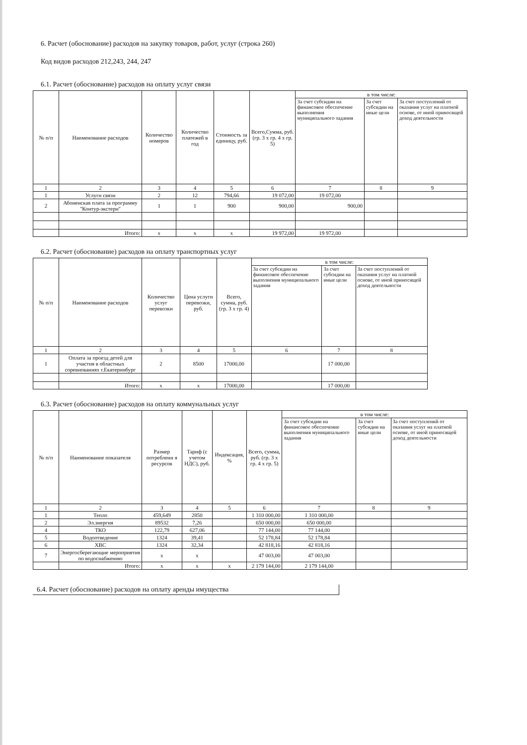6. Расчет (обоснование) расходов на закупку товаров, работ, услуг (строка 260)
Код видов расходов 212,243, 244, 247
6.1. Расчет (обоснование) расходов на оплату услуг связи
| № п/п | Наименование расходов | Количество номеров | Количество платежей в год | Стоимость за единицу, руб. | Всего,Сумма, руб. (гр. 3 х гр. 4 х гр. 5) | в том числе: | | |
| --- | --- | --- | --- | --- | --- | --- | --- | --- |
| | | | | | | За счет субсидии на финансовое обеспечение выполнения муниципального задания | За счет субсидии на иные цели | За счет поступлений от оказания услуг на платной основе, от иной приносящей доход деятельности |
| 1 | 2 | 3 | 4 | 5 | 6 | 7 | 8 | 9 |
| 1 | Услуги связи | 2 | 12 | 794,66 | 19 072,00 | 19 072,00 | | |
| 2 | Абоненская плата за программу "Контур-экстерн" | 1 | 1 | 900 | 900,00 | 900,00 | | |
| | Итого: | x | x | x | 19 972,00 | 19 972,00 | | |
6.2. Расчет (обоснование) расходов на оплату транспортных услуг
| № п/п | Наименование расходов | Количество услуг перевозки | Цена услуги перевозки, руб. | Всего, сумма, руб. (гр. 3 х гр. 4) | в том числе: | | |
| --- | --- | --- | --- | --- | --- | --- | --- |
| | | | | | За счет субсидии на финансовое обеспечение выполнения муниципального задания | За счет субсидии на иные цели | За счет поступлений от оказания услуг на платной основе, от иной приносящей доход деятельности |
| 1 | 2 | 3 | 4 | 5 | 6 | 7 | 8 |
| 1 | Оплата за проезд детей для участия в областных соревнованиях г.Екатеринбург | 2 | 8500 | 17000,00 | | 17 000,00 | |
| | Итого: | x | x | 17000,00 | | 17 000,00 | |
6.3. Расчет (обоснование) расходов на оплату коммунальных услуг
| № п/п | Наименование показателя | Размер потреблени я ресурсов | Тариф (с учетом НДС), руб. | Индексация, % | Всего, сумма, руб. (гр. 3 х гр. 4 х гр. 5) | в том числе: | | |
| --- | --- | --- | --- | --- | --- | --- | --- | --- |
| | | | | | | За счет субсидии на финансовое обеспечение выполнения муниципального задания | За счет субсидии на иные цели | За счет поступлений от оказания услуг на платной основе, от иной приносящей доход деятельности |
| 1 | 2 | 3 | 4 | 5 | 6 | 7 | 8 | 9 |
| 1 | Тепло | 459,649 | 2850 | | 1 310 000,00 | 1 310 000,00 | | |
| 2 | Эл.энергия | 89532 | 7,26 | | 650 000,00 | 650 000,00 | | |
| 4 | ТКО | 122,79 | 627,06 | | 77 144,00 | 77 144,00 | | |
| 5 | Водоотведение | 1324 | 39,41 | | 52 178,84 | 52 178,84 | | |
| 6 | ХВС | 1324 | 32,34 | | 42 818,16 | 42 818,16 | | |
| 7 | Энергосберегающие мероприятия по водоснабжению | x | x | | 47 003,00 | 47 003,00 | | |
| | Итого: | x | x | x | 2 179 144,00 | 2 179 144,00 | | |
6.4. Расчет (обоснование) расходов на оплату аренды имущества